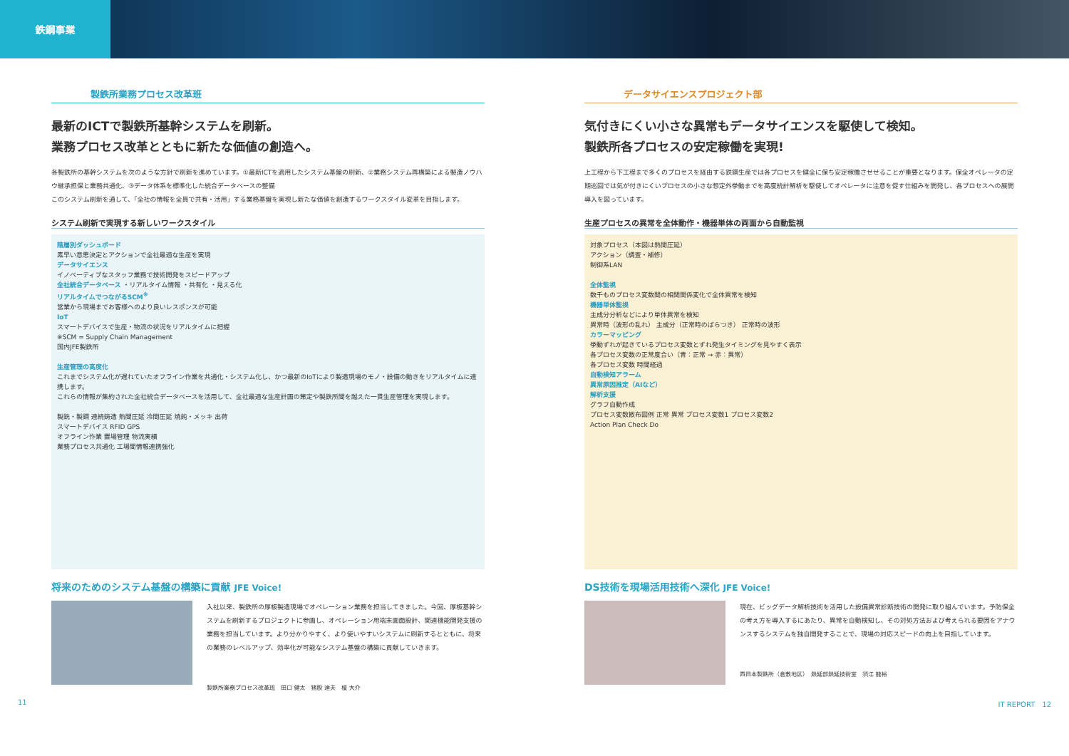鉄鋼事業
製鉄所業務プロセス改革班
最新のICTで製鉄所基幹システムを刷新。
業務プロセス改革とともに新たな価値の創造へ。
各製鉄所の基幹システムを次のような方針で刷新を進めています。①最新ICTを適用したシステム基盤の刷新、②業務システム再構築による製造ノウハウ継承担保と業務共通化、③データ体系を標準化した統合データベースの整備
このシステム刷新を通して、「全社の情報を全員で共有・活用」する業務基盤を実現し新たな価値を創造するワークスタイル変革を目指します。
システム刷新で実現する新しいワークスタイル
階層別ダッシュボード
素早い意思決定とアクションで全社最適な生産を実現
データサイエンス
イノベーティブなスタッフ業務で技術開発をスピードアップ
全社統合データベース ・リアルタイム情報 ・共有化 ・見える化
リアルタイムでつながるSCM<sup>※</sup>
営業から現場までお客様へのより良いレスポンスが可能
IoT
スマートデバイスで生産・物流の状況をリアルタイムに把握
※SCM = Supply Chain Management
国内JFE製鉄所
生産管理の高度化
これまでシステム化が遅れていたオフライン作業を共通化・システム化し、かつ最新のIoTにより製造現場のモノ・設備の動きをリアルタイムに連携します。
これらの情報が集約された全社統合データベースを活用して、全社最適な生産計画の策定や製鉄所間を越えた一貫生産管理を実現します。
製銑・製鋼 連続鋳造 熱間圧延 冷間圧延 焼鈍・メッキ 出荷
スマートデバイス RFID GPS
オフライン作業 置場管理 物流実績
業務プロセス共通化 工場間情報連携強化
将来のためのシステム基盤の構築に貢献 JFE Voice!
入社以来、製鉄所の厚板製造現場でオペレーション業務を担当してきました。今回、厚板基幹システムを刷新するプロジェクトに参画し、オペレーション用端末画面設計、関連機能開発支援の業務を担当しています。より分かりやすく、より使いやすいシステムに刷新するとともに、将来の業務のレベルアップ、効率化が可能なシステム基盤の構築に貢献していきます。
製鉄所業務プロセス改革班　田口 健太　猪股 達夫　榎 大介
データサイエンスプロジェクト部
気付きにくい小さな異常もデータサイエンスを駆使して検知。
製鉄所各プロセスの安定稼働を実現!
上工程から下工程まで多くのプロセスを経由する鉄鋼生産では各プロセスを健全に保ち安定稼働させせることが重要となります。保全オペレータの定期巡回では気が付きにくいプロセスの小さな想定外挙動までを高度統計解析を駆使してオペレータに注意を促す仕組みを開発し、各プロセスへの展開導入を図っています。
生産プロセスの異常を全体動作・機器単体の両面から自動監視
対象プロセス（本図は熱間圧延）
アクション（調査・補修）
制御系LAN
全体監視
数千ものプロセス変数間の相関関係変化で全体異常を検知
機器単体監視
主成分分析などにより単体異常を検知
異常時（波形の乱れ） 主成分（正常時のばらつき） 正常時の波形
カラーマッピング
挙動ずれが起きているプロセス変数とずれ発生タイミングを見やすく表示
各プロセス変数の正常度合い（青：正常 → 赤：異常）
各プロセス変数 時間経過
自動検知アラーム
異常原因推定（AIなど）
解析支援
グラフ自動作成
プロセス変数散布図例 正常 異常 プロセス変数1 プロセス変数2
Action Plan Check Do
DS技術を現場活用技術へ深化 JFE Voice!
現在、ビッグデータ解析技術を活用した設備異常診断技術の開発に取り組んでいます。予防保全の考え方を導入するにあたり、異常を自動検知し、その対処方法および考えられる要因をアナウンスするシステムを独自開発することで、現場の対応スピードの向上を目指しています。
西日本製鉄所（倉敷地区）　熱延部熱延技術室　須江 龍裕
11 IT REPORT　12